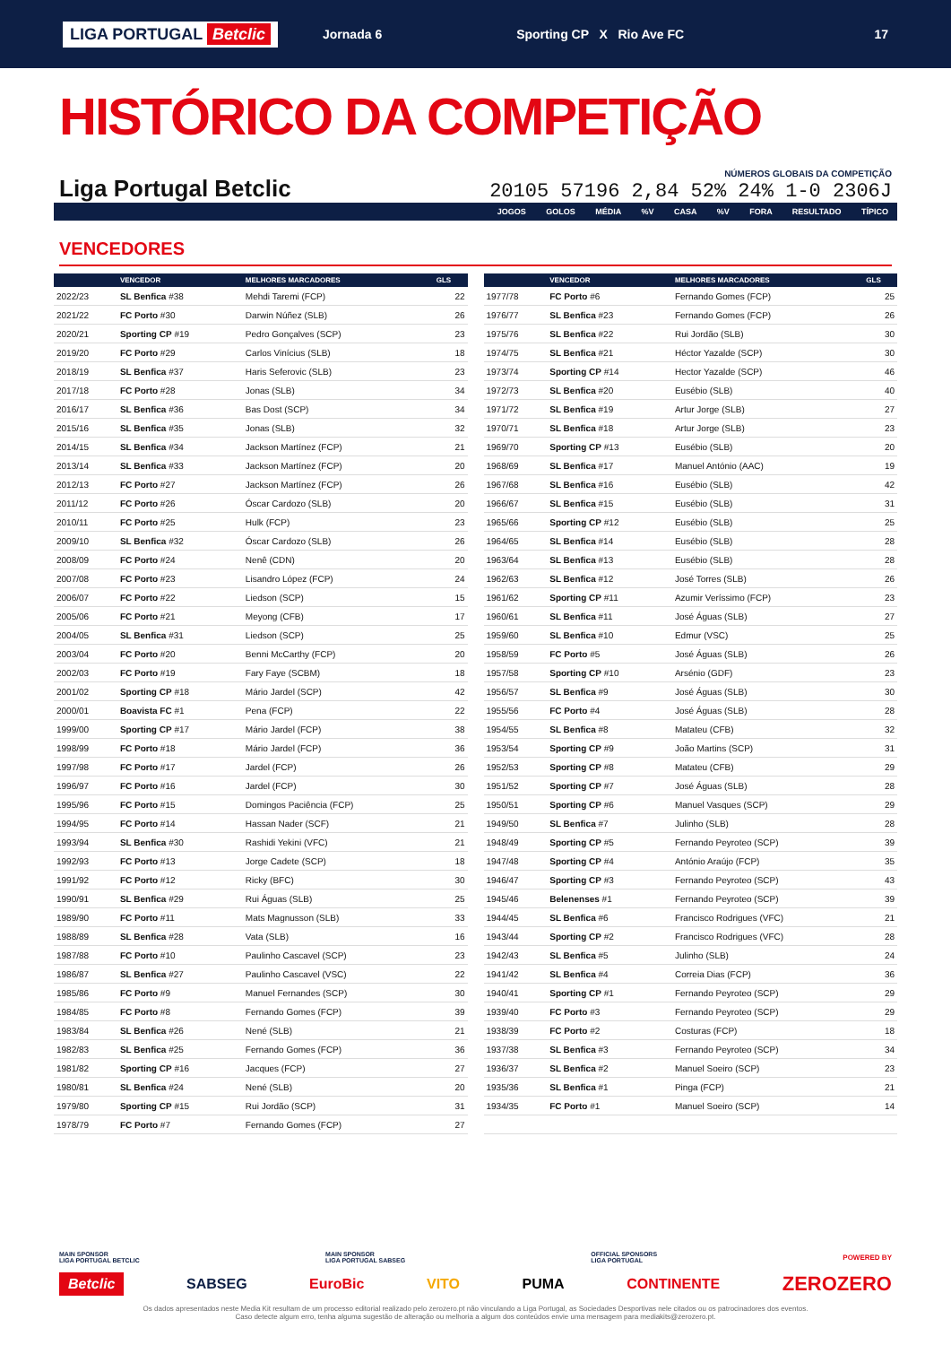LIGA PORTUGAL Betclic Jornada 6 Sporting CP X Rio Ave FC 17
HISTÓRICO DA COMPETIÇÃO
Liga Portugal Betclic
NÚMEROS GLOBAIS DA COMPETIÇÃO
20105 57196 2,84 52% 24% 1-0 2306J
JOGOS GOLOS MÉDIA %V CASA %V FORA RESULTADO TÍPICO
VENCEDORES
| | VENCEDOR | MELHORES MARCADORES | GLS |
| --- | --- | --- | --- |
| 2022/23 | SL Benfica #38 | Mehdi Taremi (FCP) | 22 |
| 2021/22 | FC Porto #30 | Darwin Núñez (SLB) | 26 |
| 2020/21 | Sporting CP #19 | Pedro Gonçalves (SCP) | 23 |
| 2019/20 | FC Porto #29 | Carlos Vinícius (SLB) | 18 |
| 2018/19 | SL Benfica #37 | Haris Seferovic (SLB) | 23 |
| 2017/18 | FC Porto #28 | Jonas (SLB) | 34 |
| 2016/17 | SL Benfica #36 | Bas Dost (SCP) | 34 |
| 2015/16 | SL Benfica #35 | Jonas (SLB) | 32 |
| 2014/15 | SL Benfica #34 | Jackson Martínez (FCP) | 21 |
| 2013/14 | SL Benfica #33 | Jackson Martínez (FCP) | 20 |
| 2012/13 | FC Porto #27 | Jackson Martínez (FCP) | 26 |
| 2011/12 | FC Porto #26 | Óscar Cardozo (SLB) | 20 |
| 2010/11 | FC Porto #25 | Hulk (FCP) | 23 |
| 2009/10 | SL Benfica #32 | Óscar Cardozo (SLB) | 26 |
| 2008/09 | FC Porto #24 | Nenê (CDN) | 20 |
| 2007/08 | FC Porto #23 | Lisandro López (FCP) | 24 |
| 2006/07 | FC Porto #22 | Liedson (SCP) | 15 |
| 2005/06 | FC Porto #21 | Meyong (CFB) | 17 |
| 2004/05 | SL Benfica #31 | Liedson (SCP) | 25 |
| 2003/04 | FC Porto #20 | Benni McCarthy (FCP) | 20 |
| 2002/03 | FC Porto #19 | Fary Faye (SCBM) | 18 |
| 2001/02 | Sporting CP #18 | Mário Jardel (SCP) | 42 |
| 2000/01 | Boavista FC #1 | Pena (FCP) | 22 |
| 1999/00 | Sporting CP #17 | Mário Jardel (FCP) | 38 |
| 1998/99 | FC Porto #18 | Mário Jardel (FCP) | 36 |
| 1997/98 | FC Porto #17 | Jardel (FCP) | 26 |
| 1996/97 | FC Porto #16 | Jardel (FCP) | 30 |
| 1995/96 | FC Porto #15 | Domingos Paciência (FCP) | 25 |
| 1994/95 | FC Porto #14 | Hassan Nader (SCF) | 21 |
| 1993/94 | SL Benfica #30 | Rashidi Yekini (VFC) | 21 |
| 1992/93 | FC Porto #13 | Jorge Cadete (SCP) | 18 |
| 1991/92 | FC Porto #12 | Ricky (BFC) | 30 |
| 1990/91 | SL Benfica #29 | Rui Águas (SLB) | 25 |
| 1989/90 | FC Porto #11 | Mats Magnusson (SLB) | 33 |
| 1988/89 | SL Benfica #28 | Vata (SLB) | 16 |
| 1987/88 | FC Porto #10 | Paulinho Cascavel (SCP) | 23 |
| 1986/87 | SL Benfica #27 | Paulinho Cascavel (VSC) | 22 |
| 1985/86 | FC Porto #9 | Manuel Fernandes (SCP) | 30 |
| 1984/85 | FC Porto #8 | Fernando Gomes (FCP) | 39 |
| 1983/84 | SL Benfica #26 | Nené (SLB) | 21 |
| 1982/83 | SL Benfica #25 | Fernando Gomes (FCP) | 36 |
| 1981/82 | Sporting CP #16 | Jacques (FCP) | 27 |
| 1980/81 | SL Benfica #24 | Nené (SLB) | 20 |
| 1979/80 | Sporting CP #15 | Rui Jordão (SCP) | 31 |
| 1978/79 | FC Porto #7 | Fernando Gomes (FCP) | 27 |
| | VENCEDOR | MELHORES MARCADORES | GLS |
| --- | --- | --- | --- |
| 1977/78 | FC Porto #6 | Fernando Gomes (FCP) | 25 |
| 1976/77 | SL Benfica #23 | Fernando Gomes (FCP) | 26 |
| 1975/76 | SL Benfica #22 | Rui Jordão (SLB) | 30 |
| 1974/75 | SL Benfica #21 | Héctor Yazalde (SCP) | 30 |
| 1973/74 | Sporting CP #14 | Hector Yazalde (SCP) | 46 |
| 1972/73 | SL Benfica #20 | Eusébio (SLB) | 40 |
| 1971/72 | SL Benfica #19 | Artur Jorge (SLB) | 27 |
| 1970/71 | SL Benfica #18 | Artur Jorge (SLB) | 23 |
| 1969/70 | Sporting CP #13 | Eusébio (SLB) | 20 |
| 1968/69 | SL Benfica #17 | Manuel António (AAC) | 19 |
| 1967/68 | SL Benfica #16 | Eusébio (SLB) | 42 |
| 1966/67 | SL Benfica #15 | Eusébio (SLB) | 31 |
| 1965/66 | Sporting CP #12 | Eusébio (SLB) | 25 |
| 1964/65 | SL Benfica #14 | Eusébio (SLB) | 28 |
| 1963/64 | SL Benfica #13 | Eusébio (SLB) | 28 |
| 1962/63 | SL Benfica #12 | José Torres (SLB) | 26 |
| 1961/62 | Sporting CP #11 | Azumir Veríssimo (FCP) | 23 |
| 1960/61 | SL Benfica #11 | José Águas (SLB) | 27 |
| 1959/60 | SL Benfica #10 | Edmur (VSC) | 25 |
| 1958/59 | FC Porto #5 | José Águas (SLB) | 26 |
| 1957/58 | Sporting CP #10 | Arsénio (GDF) | 23 |
| 1956/57 | SL Benfica #9 | José Águas (SLB) | 30 |
| 1955/56 | FC Porto #4 | José Águas (SLB) | 28 |
| 1954/55 | SL Benfica #8 | Matateu (CFB) | 32 |
| 1953/54 | Sporting CP #9 | João Martins (SCP) | 31 |
| 1952/53 | Sporting CP #8 | Matateu (CFB) | 29 |
| 1951/52 | Sporting CP #7 | José Águas (SLB) | 28 |
| 1950/51 | Sporting CP #6 | Manuel Vasques (SCP) | 29 |
| 1949/50 | SL Benfica #7 | Julinho (SLB) | 28 |
| 1948/49 | Sporting CP #5 | Fernando Peyroteo (SCP) | 39 |
| 1947/48 | Sporting CP #4 | António Araújo (FCP) | 35 |
| 1946/47 | Sporting CP #3 | Fernando Peyroteo (SCP) | 43 |
| 1945/46 | Belenenses #1 | Fernando Peyroteo (SCP) | 39 |
| 1944/45 | SL Benfica #6 | Francisco Rodrigues (VFC) | 21 |
| 1943/44 | Sporting CP #2 | Francisco Rodrigues (VFC) | 28 |
| 1942/43 | SL Benfica #5 | Julinho (SLB) | 24 |
| 1941/42 | SL Benfica #4 | Correia Dias (FCP) | 36 |
| 1940/41 | Sporting CP #1 | Fernando Peyroteo (SCP) | 29 |
| 1939/40 | FC Porto #3 | Fernando Peyroteo (SCP) | 29 |
| 1938/39 | FC Porto #2 | Costuras (FCP) | 18 |
| 1937/38 | SL Benfica #3 | Fernando Peyroteo (SCP) | 34 |
| 1936/37 | SL Benfica #2 | Manuel Soeiro (SCP) | 23 |
| 1935/36 | SL Benfica #1 | Pinga (FCP) | 21 |
| 1934/35 | FC Porto #1 | Manuel Soeiro (SCP) | 14 |
MAIN SPONSOR
LIGA PORTUGAL BETCLIC MAIN SPONSOR
LIGA PORTUGAL SABSEG OFFICIAL SPONSORS
LIGA PORTUGAL POWERED BY
Betclic SABSEG EuroBic VITO PUMA CONTINENTE ZEROZERO
Os dados apresentados neste Media Kit resultam de um processo editorial realizado pelo zerozero.pt não vinculando a Liga Portugal, as Sociedades Desportivas nele citados ou os patrocinadores dos eventos.
Caso detecte algum erro, tenha alguma sugestão de alteração ou melhoria a algum dos conteúdos envie uma mensagem para mediakits@zerozero.pt.